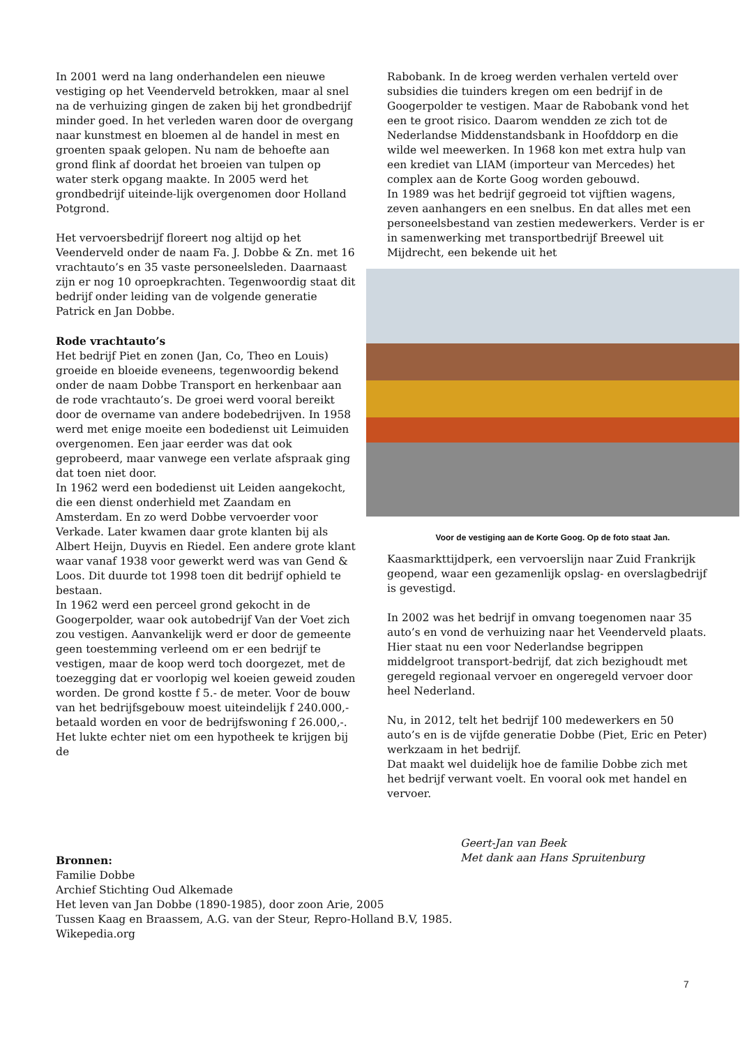In 2001 werd na lang onderhandelen een nieuwe vestiging op het Veenderveld betrokken, maar al snel na de verhuizing gingen de zaken bij het grondbedrijf minder goed. In het verleden waren door de overgang naar kunstmest en bloemen al de handel in mest en groenten spaak gelopen. Nu nam de behoefte aan grond flink af doordat het broeien van tulpen op water sterk opgang maakte. In 2005 werd het grondbedrijf uiteinde-lijk overgenomen door Holland Potgrond.
Het vervoersbedrijf floreert nog altijd op het Veenderveld onder de naam Fa. J. Dobbe & Zn. met 16 vrachtauto’s en 35 vaste personeelsleden. Daarnaast zijn er nog 10 oproepkrachten. Tegenwoordig staat dit bedrijf onder leiding van de volgende generatie Patrick en Jan Dobbe.
Rode vrachtauto’s
Het bedrijf Piet en zonen (Jan, Co, Theo en Louis) groeide en bloeide eveneens, tegenwoordig bekend onder de naam Dobbe Transport en herkenbaar aan de rode vrachtauto’s. De groei werd vooral bereikt door de overname van andere bodebedrijven. In 1958 werd met enige moeite een bodedienst uit Leimuiden overgenomen. Een jaar eerder was dat ook geprobeerd, maar vanwege een verlate afspraak ging dat toen niet door.
In 1962 werd een bodedienst uit Leiden aangekocht, die een dienst onderhield met Zaandam en Amsterdam. En zo werd Dobbe vervoerder voor Verkade. Later kwamen daar grote klanten bij als Albert Heijn, Duyvis en Riedel. Een andere grote klant waar vanaf 1938 voor gewerkt werd was van Gend & Loos. Dit duurde tot 1998 toen dit bedrijf ophield te bestaan.
In 1962 werd een perceel grond gekocht in de Googerpolder, waar ook autobedrijf Van der Voet zich zou vestigen. Aanvankelijk werd er door de gemeente geen toestemming verleend om er een bedrijf te vestigen, maar de koop werd toch doorgezet, met de toezegging dat er voorlopig wel koeien geweid zouden worden. De grond kostte f 5.- de meter. Voor de bouw van het bedrijfsgebouw moest uiteindelijk f 240.000,- betaald worden en voor de bedrijfswoning f 26.000,-. Het lukte echter niet om een hypotheek te krijgen bij de
Rabobank. In de kroeg werden verhalen verteld over subsidies die tuinders kregen om een bedrijf in de Googerpolder te vestigen. Maar de Rabobank vond het een te groot risico. Daarom wendden ze zich tot de Nederlandse Middenstandsbank in Hoofddorp en die wilde wel meewerken. In 1968 kon met extra hulp van een krediet van LIAM (importeur van Mercedes) het complex aan de Korte Goog worden gebouwd.
In 1989 was het bedrijf gegroeid tot vijftien wagens, zeven aanhangers en een snelbus. En dat alles met een personeelsbestand van zestien medewerkers. Verder is er in samenwerking met transportbedrijf Breewel uit Mijdrecht, een bekende uit het
Voor de vestiging aan de Korte Goog. Op de foto staat Jan.
Kaasmarkttijdperk, een vervoerslijn naar Zuid Frankrijk geopend, waar een gezamenlijk opslag- en overslagbedrijf is gevestigd.
In 2002 was het bedrijf in omvang toegenomen naar 35 auto’s en vond de verhuizing naar het Veenderveld plaats. Hier staat nu een voor Nederlandse begrippen middelgroot transport-bedrijf, dat zich bezighoudt met geregeld regionaal vervoer en ongeregeld vervoer door heel Nederland.
Nu, in 2012, telt het bedrijf 100 medewerkers en 50 auto’s en is de vijfde generatie Dobbe (Piet, Eric en Peter) werkzaam in het bedrijf.
Dat maakt wel duidelijk hoe de familie Dobbe zich met het bedrijf verwant voelt. En vooral ook met handel en vervoer.
Geert-Jan van Beek
Met dank aan Hans Spruitenburg
Bronnen:
Familie Dobbe
Archief Stichting Oud Alkemade
Het leven van Jan Dobbe (1890-1985), door zoon Arie, 2005
Tussen Kaag en Braassem, A.G. van der Steur, Repro-Holland B.V, 1985.
Wikepedia.org
7